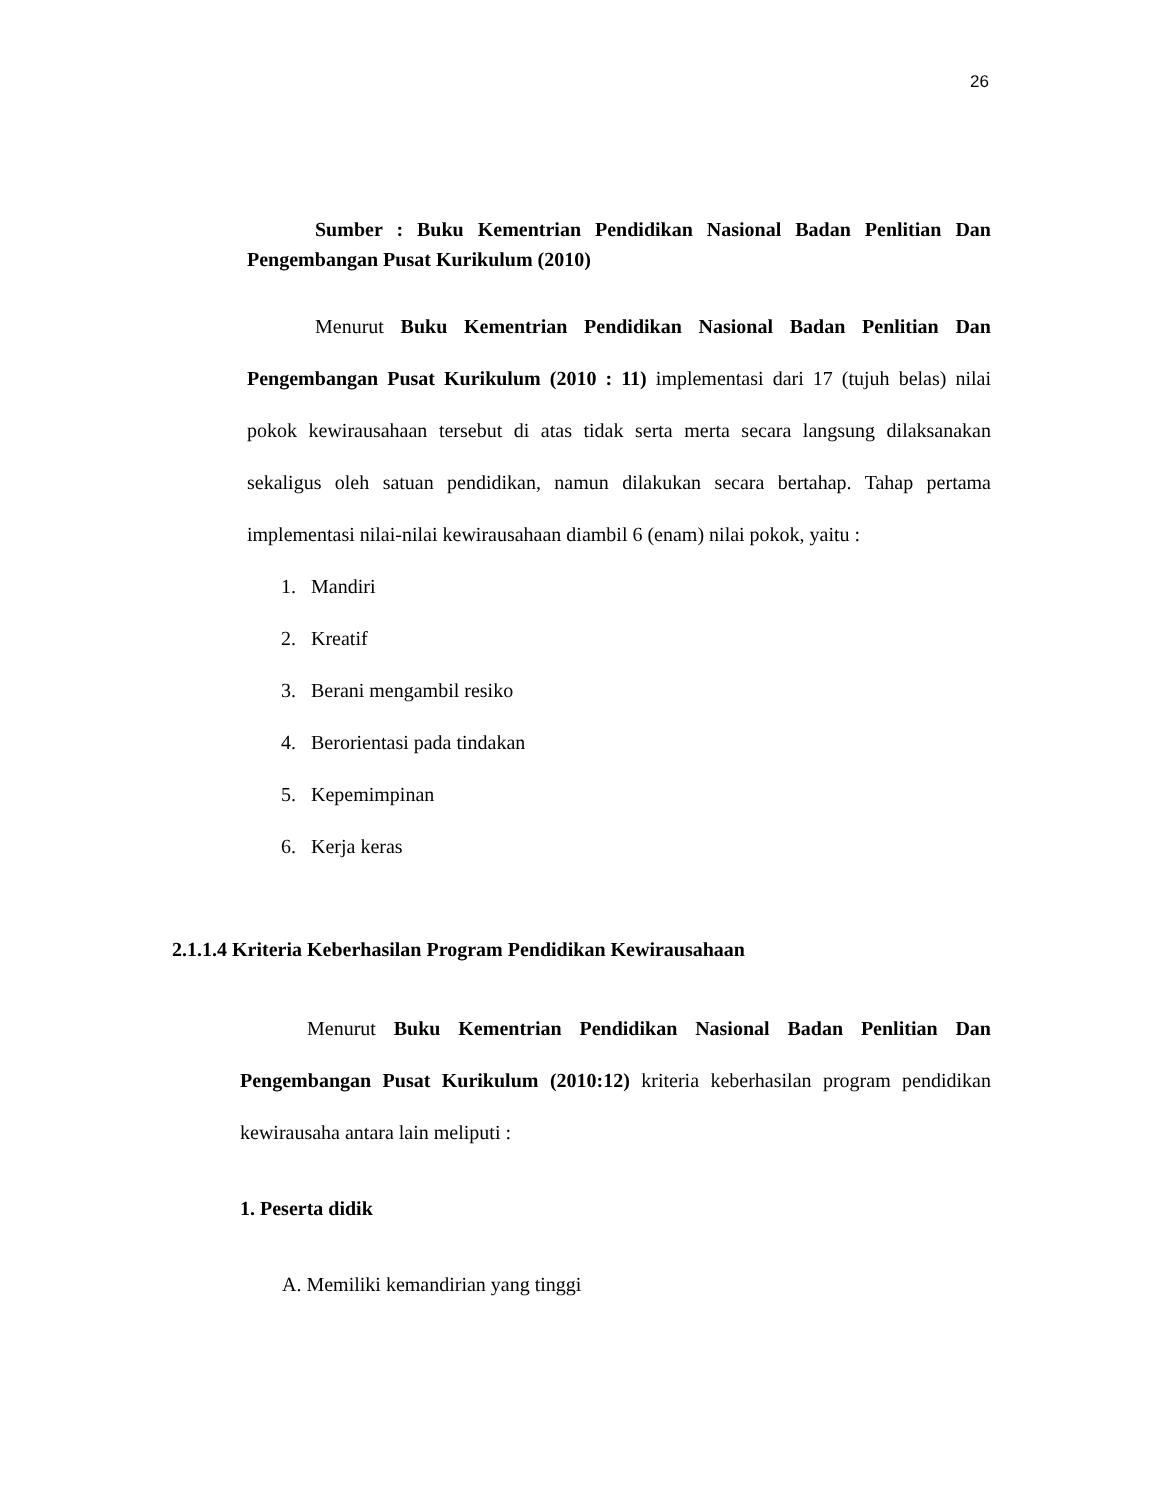26
Sumber : Buku Kementrian Pendidikan Nasional Badan Penlitian Dan Pengembangan Pusat Kurikulum (2010)
Menurut Buku Kementrian Pendidikan Nasional Badan Penlitian Dan Pengembangan Pusat Kurikulum (2010 : 11) implementasi dari 17 (tujuh belas) nilai pokok kewirausahaan tersebut di atas tidak serta merta secara langsung dilaksanakan sekaligus oleh satuan pendidikan, namun dilakukan secara bertahap. Tahap pertama implementasi nilai-nilai kewirausahaan diambil 6 (enam) nilai pokok, yaitu :
1. Mandiri
2. Kreatif
3. Berani mengambil resiko
4. Berorientasi pada tindakan
5. Kepemimpinan
6. Kerja keras
2.1.1.4 Kriteria Keberhasilan Program Pendidikan Kewirausahaan
Menurut Buku Kementrian Pendidikan Nasional Badan Penlitian Dan Pengembangan Pusat Kurikulum (2010:12) kriteria keberhasilan program pendidikan kewirausaha antara lain meliputi :
1. Peserta didik
A. Memiliki kemandirian yang tinggi